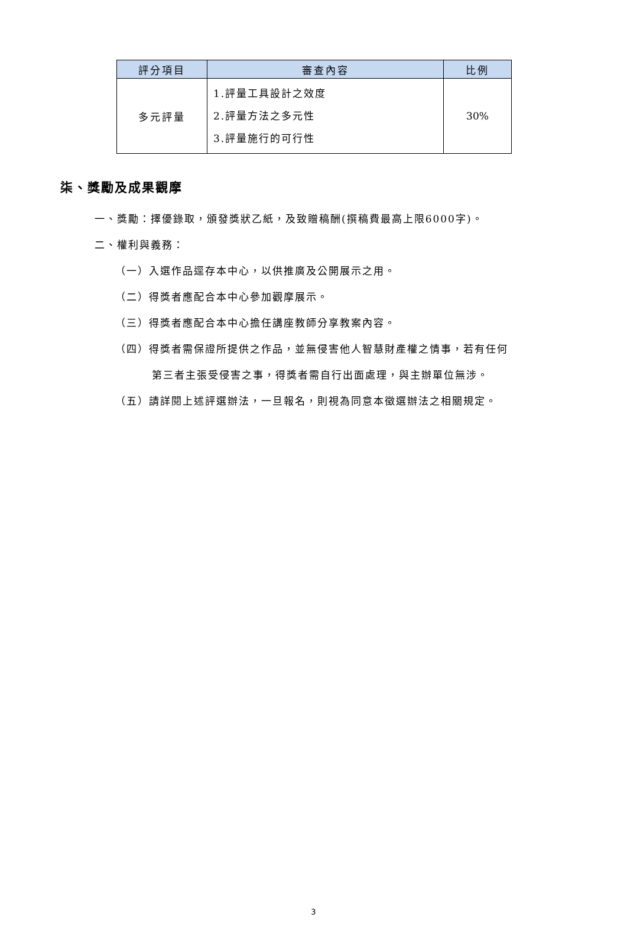| 評分項目 | 審查內容 | 比例 |
| --- | --- | --- |
| 多元評量 | 1.評量工具設計之效度 2.評量方法之多元性 3.評量施行的可行性 | 30% |
柒、獎勵及成果觀摩
一、獎勵：擇優錄取，頒發獎狀乙紙，及致贈稿酬(撰稿費最高上限6000字)。
二、權利與義務：
（一）入選作品逕存本中心，以供推廣及公開展示之用。
（二）得獎者應配合本中心參加觀摩展示。
（三）得獎者應配合本中心擔任講座教師分享教案內容。
（四）得獎者需保證所提供之作品，並無侵害他人智慧財產權之情事，若有任何
第三者主張受侵害之事，得獎者需自行出面處理，與主辦單位無涉。
（五）請詳閱上述評選辦法，一旦報名，則視為同意本徵選辦法之相關規定。
3